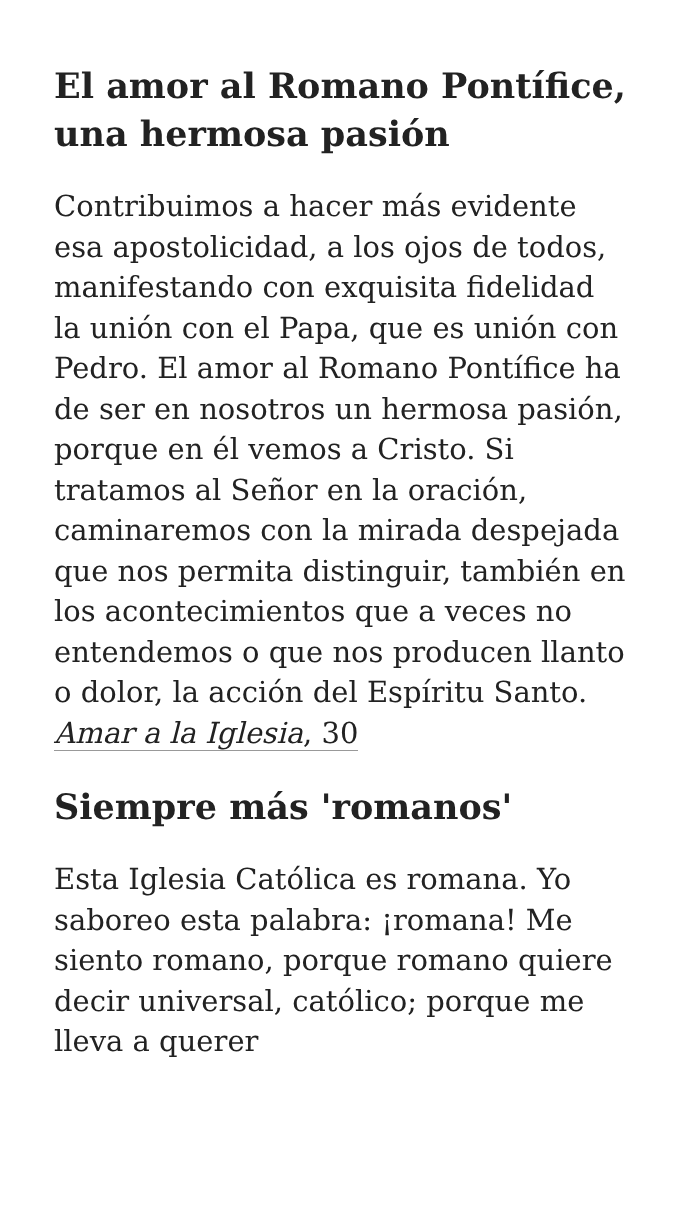El amor al Romano Pontífice, una hermosa pasión
Contribuimos a hacer más evidente esa apostolicidad, a los ojos de todos, manifestando con exquisita fidelidad la unión con el Papa, que es unión con Pedro. El amor al Romano Pontífice ha de ser en nosotros un hermosa pasión, porque en él vemos a Cristo. Si tratamos al Señor en la oración, caminaremos con la mirada despejada que nos permita distinguir, también en los acontecimientos que a veces no entendemos o que nos producen llanto o dolor, la acción del Espíritu Santo. Amar a la Iglesia, 30
Siempre más 'romanos'
Esta Iglesia Católica es romana. Yo saboreo esta palabra: ¡romana! Me siento romano, porque romano quiere decir universal, católico; porque me lleva a querer